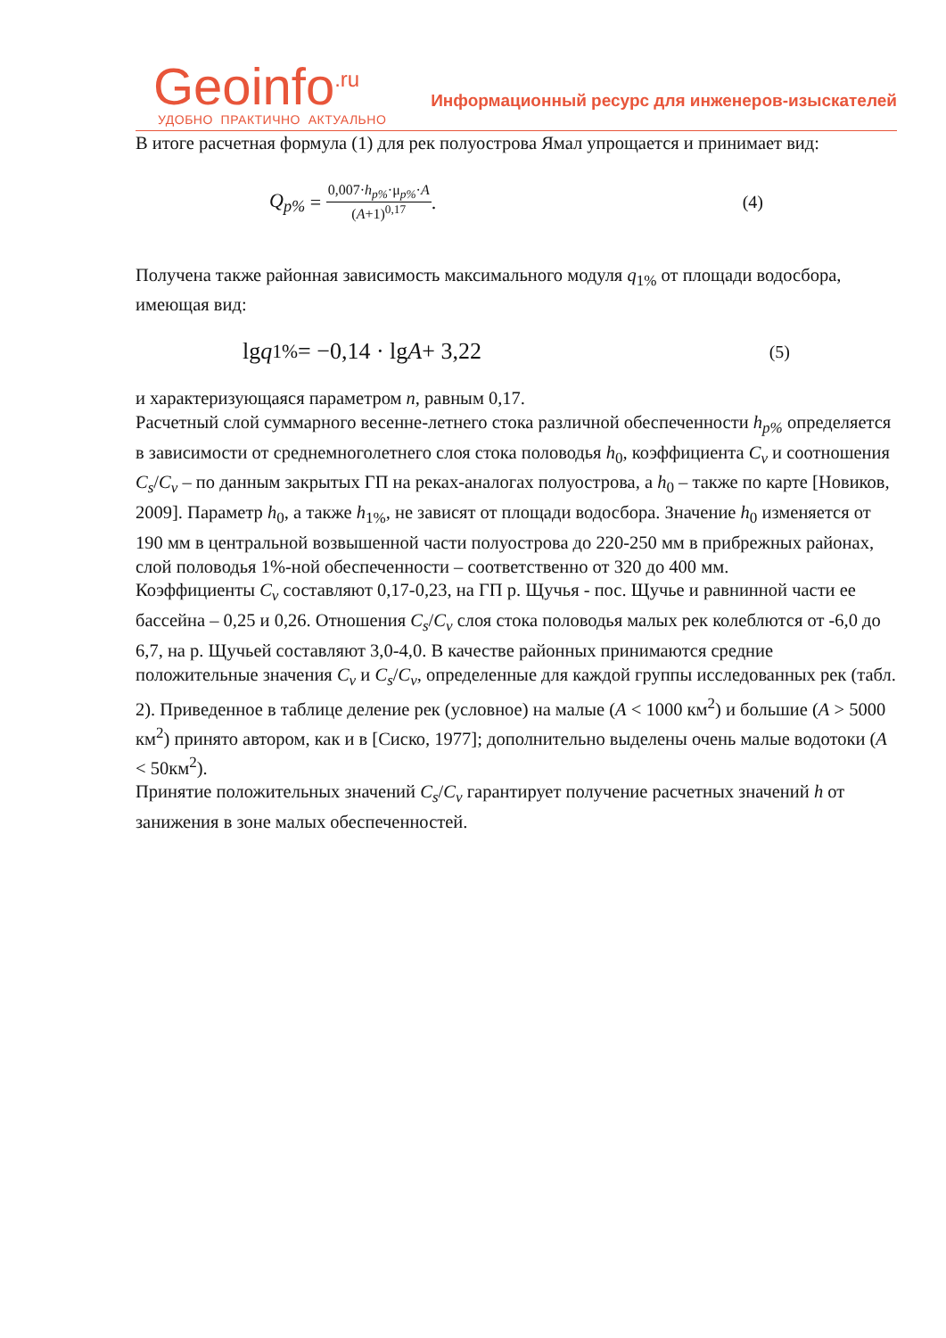Geoinfo<sup>.ru</sup>
УДОБНО ПРАКТИЧНО АКТУАЛЬНО
Информационный ресурс для инженеров-изыскателей
В итоге расчетная формула (1) для рек полуострова Ямал упрощается и принимает вид:
Q<sub>p%</sub> = 0,007·h<sub>p%</sub>·μ<sub>p%</sub>·A (A+1)<sup>0,17</sup>. (4)
Получена также районная зависимость максимального модуля q<sub>1%</sub> от площади водосбора, имеющая вид:
lg q<sub>1%</sub> = −0,14 · lg A + 3,22 (5)
и характеризующаяся параметром n, равным 0,17.
Расчетный слой суммарного весенне-летнего стока различной обеспеченности h<sub>p%</sub> определяется в зависимости от среднемноголетнего слоя стока половодья h<sub>0</sub>, коэффициента C<sub>v</sub> и соотношения C<sub>s</sub>/C<sub>v</sub> – по данным закрытых ГП на реках-аналогах полуострова, а h<sub>0</sub> – также по карте [Новиков, 2009]. Параметр h<sub>0</sub>, а также h<sub>1%</sub>, не зависят от площади водосбора. Значение h<sub>0</sub> изменяется от 190 мм в центральной возвышенной части полуострова до 220-250 мм в прибрежных районах, слой половодья 1%-ной обеспеченности – соответственно от 320 до 400 мм.
Коэффициенты C<sub>v</sub> составляют 0,17-0,23, на ГП р. Щучья - пос. Щучье и равнинной части ее бассейна – 0,25 и 0,26. Отношения C<sub>s</sub>/C<sub>v</sub> слоя стока половодья малых рек колеблются от -6,0 до 6,7, на р. Щучьей составляют 3,0-4,0. В качестве районных принимаются средние положительные значения C<sub>v</sub> и C<sub>s</sub>/C<sub>v</sub>, определенные для каждой группы исследованных рек (табл. 2). Приведенное в таблице деление рек (условное) на малые (A < 1000 км<sup>2</sup>) и большие (A > 5000 км<sup>2</sup>) принято автором, как и в [Сиско, 1977]; дополнительно выделены очень малые водотоки (A < 50км<sup>2</sup>).
Принятие положительных значений C<sub>s</sub>/C<sub>v</sub> гарантирует получение расчетных значений h от занижения в зоне малых обеспеченностей.